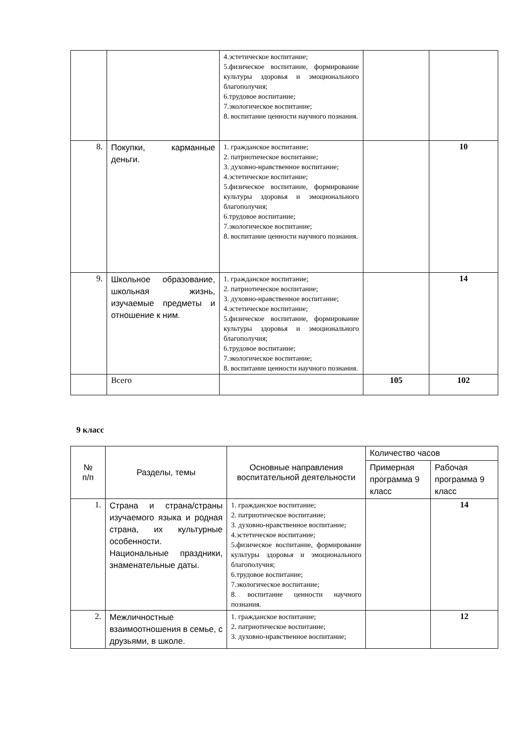| | | 4.эстетическое воспитание; 5.физическое воспитание, формирование культуры здоровья и эмоционального благополучия; 6.трудовое воспитание; 7.экологическое воспитание; 8. воспитание ценности научного познания. | | |
| 8. | Покупки, карманные деньги. | 1. гражданское воспитание; 2. патриотическое воспитание; 3. духовно-нравственное воспитание; 4.эстетическое воспитание; 5.физическое воспитание, формирование культуры здоровья и эмоционального благополучия; 6.трудовое воспитание; 7.экологическое воспитание; 8. воспитание ценности научного познания. | | 10 |
| 9. | Школьное образование, школьная жизнь, изучаемые предметы и отношение к ним. | 1. гражданское воспитание; 2. патриотическое воспитание; 3. духовно-нравственное воспитание; 4.эстетическое воспитание; 5.физическое воспитание, формирование культуры здоровья и эмоционального благополучия; 6.трудовое воспитание; 7.экологическое воспитание; 8. воспитание ценности научного познания. | | 14 |
| | Всего | | 105 | 102 |
9 класс
| № п/п | Разделы, темы | Основные направления воспитательной деятельности | Количество часов | |
| --- | --- | --- | --- | --- |
| | | | Примерная программа 9 класс | Рабочая программа 9 класс |
| 1. | Страна и страна/страны изучаемого языка и родная страна, их культурные особенности. Национальные праздники, знаменательные даты. | 1. гражданское воспитание; 2. патриотическое воспитание; 3. духовно-нравственное воспитание; 4.эстетическое воспитание; 5.физическое воспитание, формирование культуры здоровья и эмоционального благополучия; 6.трудовое воспитание; 7.экологическое воспитание; 8. воспитание ценности научного познания. | | 14 |
| 2. | Межличностные взаимоотношения в семье, с друзьями, в школе. | 1. гражданское воспитание; 2. патриотическое воспитание; 3. духовно-нравственное воспитание; | | 12 |